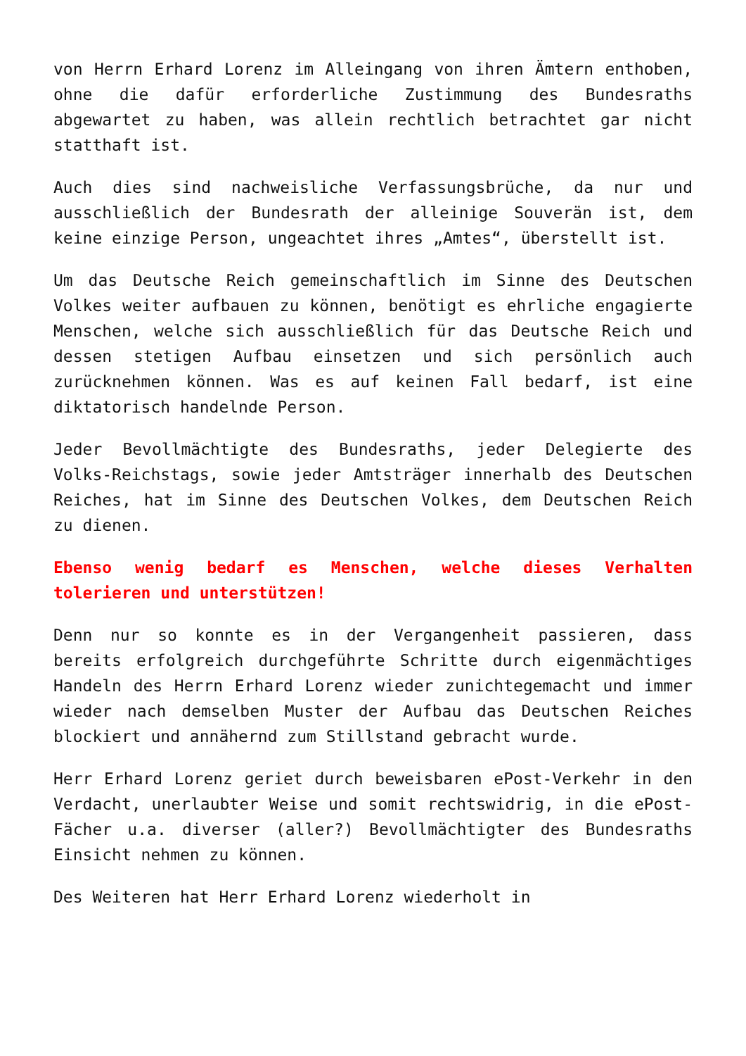von Herrn Erhard Lorenz im Alleingang von ihren Ämtern enthoben, ohne die dafür erforderliche Zustimmung des Bundesraths abgewartet zu haben, was allein rechtlich betrachtet gar nicht statthaft ist.
Auch dies sind nachweisliche Verfassungsbrüche, da nur und ausschließlich der Bundesrath der alleinige Souverän ist, dem keine einzige Person, ungeachtet ihres „Amtes“, überstellt ist.
Um das Deutsche Reich gemeinschaftlich im Sinne des Deutschen Volkes weiter aufbauen zu können, benötigt es ehrliche engagierte Menschen, welche sich ausschließlich für das Deutsche Reich und dessen stetigen Aufbau einsetzen und sich persönlich auch zurücknehmen können. Was es auf keinen Fall bedarf, ist eine diktatorisch handelnde Person.
Jeder Bevollmächtigte des Bundesraths, jeder Delegierte des Volks-Reichstags, sowie jeder Amtsträger innerhalb des Deutschen Reiches, hat im Sinne des Deutschen Volkes, dem Deutschen Reich zu dienen.
Ebenso wenig bedarf es Menschen, welche dieses Verhalten tolerieren und unterstützen!
Denn nur so konnte es in der Vergangenheit passieren, dass bereits erfolgreich durchgeführte Schritte durch eigenmächtiges Handeln des Herrn Erhard Lorenz wieder zunichtegemacht und immer wieder nach demselben Muster der Aufbau das Deutschen Reiches blockiert und annähernd zum Stillstand gebracht wurde.
Herr Erhard Lorenz geriet durch beweisbaren ePost-Verkehr in den Verdacht, unerlaubter Weise und somit rechtswidrig, in die ePost-Fächer u.a. diverser (aller?) Bevollmächtigter des Bundesraths Einsicht nehmen zu können.
Des Weiteren hat Herr Erhard Lorenz wiederholt in